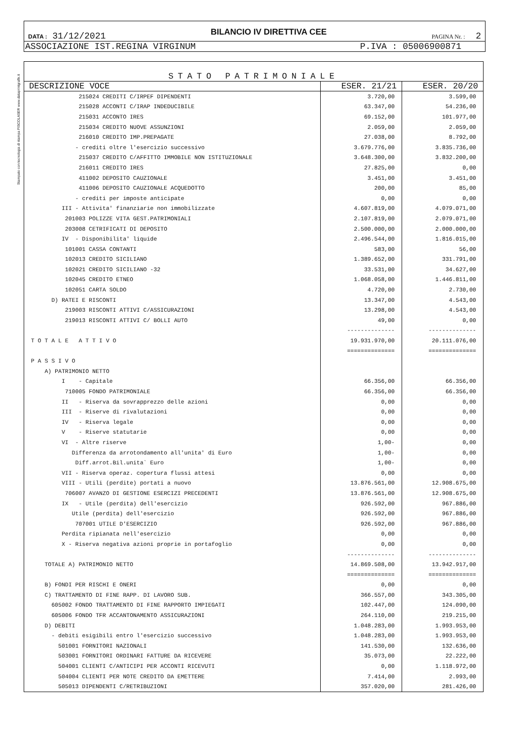Stampato con tecnologia di stampa FISCOLASER www.dataprintgrafik.it
DATA : 31/12/2021 BILANCIO IV DIRETTIVA CEE PAGINA Nr. : 2
ASSOCIAZIONE IST.REGINA VIRGINUM P.IVA : 05006900871
STATO PATRIMONIALE
| DESCRIZIONE VOCE | ESER. 21/21 | ESER. 20/20 |
| --- | --- | --- |
| 215024 CREDITI C/IRPEF DIPENDENTI | 3.720,00 | 3.599,00 |
| 215028 ACCONTI C/IRAP INDEDUCIBILE | 63.347,00 | 54.236,00 |
| 215031 ACCONTO IRES | 69.152,00 | 101.977,00 |
| 215034 CREDITO NUOVE ASSUNZIONI | 2.059,00 | 2.059,00 |
| 216010 CREDITO IMP.PREPAGATE | 27.038,00 | 8.792,00 |
| - crediti oltre l'esercizio successivo | 3.679.776,00 | 3.835.736,00 |
| 215037 CREDITO C/AFFITTO IMMOBILE NON ISTITUZIONALE | 3.648.300,00 | 3.832.200,00 |
| 216011 CREDITO IRES | 27.825,00 | 0,00 |
| 411002 DEPOSITO CAUZIONALE | 3.451,00 | 3.451,00 |
| 411006 DEPOSITO CAUZIONALE ACQUEDOTTO | 200,00 | 85,00 |
| - crediti per imposte anticipate | 0,00 | 0,00 |
| III - Attivita' finanziarie non immobilizzate | 4.607.819,00 | 4.079.071,00 |
| 201003 POLIZZE VITA GEST.PATRIMONIALI | 2.107.819,00 | 2.079.071,00 |
| 203008 CETRIFICATI DI DEPOSITO | 2.500.000,00 | 2.000.000,00 |
| IV - Disponibilita' liquide | 2.496.544,00 | 1.816.015,00 |
| 101001 CASSA CONTANTI | 583,00 | 56,00 |
| 102013 CREDITO SICILIANO | 1.389.652,00 | 331.791,00 |
| 102021 CREDITO SICILIANO -32 | 33.531,00 | 34.627,00 |
| 102045 CREDITO ETNEO | 1.068.058,00 | 1.446.811,00 |
| 102051 CARTA SOLDO | 4.720,00 | 2.730,00 |
| D) RATEI E RISCONTI | 13.347,00 | 4.543,00 |
| 219003 RISCONTI ATTIVI C/ASSICURAZIONI | 13.298,00 | 4.543,00 |
| 219013 RISCONTI ATTIVI C/ BOLLI AUTO | 49,00 | 0,00 |
| | -------------- | -------------- |
| T O T A L E A T T I V O | 19.931.970,00 | 20.111.076,00 |
| | ============== | ============== |
| P A S S I V O | | |
| A) PATRIMONIO NETTO | | |
| I - Capitale | 66.356,00 | 66.356,00 |
| 710005 FONDO PATRIMONIALE | 66.356,00 | 66.356,00 |
| II - Riserva da sovrapprezzo delle azioni | 0,00 | 0,00 |
| III - Riserve di rivalutazioni | 0,00 | 0,00 |
| IV - Riserva legale | 0,00 | 0,00 |
| V - Riserve statutarie | 0,00 | 0,00 |
| VI - Altre riserve | 1,00- | 0,00 |
| Differenza da arrotondamento all'unita' di Euro | 1,00- | 0,00 |
| Diff.arrot.Bil.unita` Euro | 1,00- | 0,00 |
| VII - Riserva operaz. copertura flussi attesi | 0,00 | 0,00 |
| VIII - Utili (perdite) portati a nuovo | 13.876.561,00 | 12.908.675,00 |
| 706007 AVANZO DI GESTIONE ESERCIZI PRECEDENTI | 13.876.561,00 | 12.908.675,00 |
| IX - Utile (perdita) dell'esercizio | 926.592,00 | 967.886,00 |
| Utile (perdita) dell'esercizio | 926.592,00 | 967.886,00 |
| 707001 UTILE D'ESERCIZIO | 926.592,00 | 967.886,00 |
| Perdita ripianata nell'esercizio | 0,00 | 0,00 |
| X - Riserva negativa azioni proprie in portafoglio | 0,00 | 0,00 |
| | -------------- | -------------- |
| TOTALE A) PATRIMONIO NETTO | 14.869.508,00 | 13.942.917,00 |
| | ============== | ============== |
| B) FONDI PER RISCHI E ONERI | 0,00 | 0,00 |
| C) TRATTAMENTO DI FINE RAPP. DI LAVORO SUB. | 366.557,00 | 343.305,00 |
| 605002 FONDO TRATTAMENTO DI FINE RAPPORTO IMPIEGATI | 102.447,00 | 124.090,00 |
| 605006 FONDO TFR ACCANTONAMENTO ASSICURAZIONI | 264.110,00 | 219.215,00 |
| D) DEBITI | 1.048.283,00 | 1.993.953,00 |
| - debiti esigibili entro l'esercizio successivo | 1.048.283,00 | 1.993.953,00 |
| 501001 FORNITORI NAZIONALI | 141.530,00 | 132.636,00 |
| 503001 FORNITORI ORDINARI FATTURE DA RICEVERE | 35.073,00 | 22.222,00 |
| 504001 CLIENTI C/ANTICIPI PER ACCONTI RICEVUTI | 0,00 | 1.118.972,00 |
| 504004 CLIENTI PER NOTE CREDITO DA EMETTERE | 7.414,00 | 2.993,00 |
| 505013 DIPENDENTI C/RETRIBUZIONI | 357.020,00 | 281.426,00 |